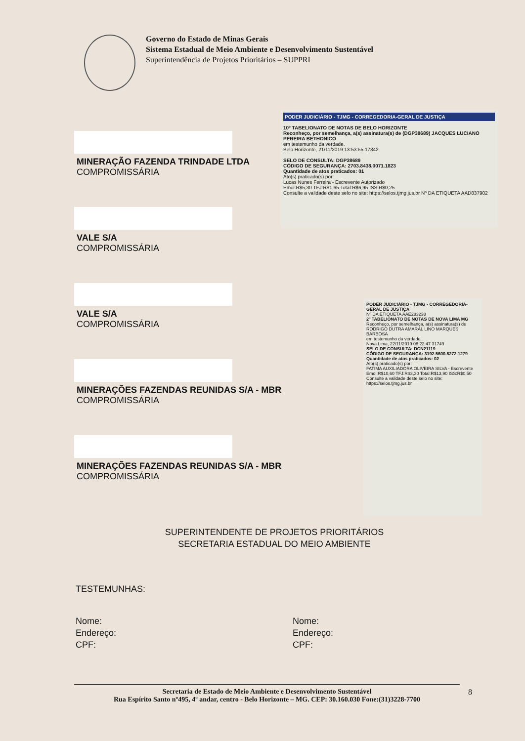Governo do Estado de Minas Gerais
Sistema Estadual de Meio Ambiente e Desenvolvimento Sustentável
Superintendência de Projetos Prioritários – SUPPRI
MINERAÇÃO FAZENDA TRINDADE LTDA
COMPROMISSÁRIA
VALE S/A
COMPROMISSÁRIA
VALE S/A
COMPROMISSÁRIA
MINERAÇÕES FAZENDAS REUNIDAS S/A - MBR
COMPROMISSÁRIA
MINERAÇÕES FAZENDAS REUNIDAS S/A - MBR
COMPROMISSÁRIA
PODER JUDICIÁRIO - TJMG - CORREGEDORIA-GERAL DE JUSTIÇA
10º TABELIONATO DE NOTAS DE BELO HORIZONTE
Reconheço, por semelhança, a(s) assinatura(s) de (DGP38689) JACQUES LUCIANO PEREIRA BETHONICO
em testemunho da verdade.
Belo Horizonte, 21/11/2019 13:53:55 17342
SELO DE CONSULTA: DGP38689
CÓDIGO DE SEGURANÇA: 2703.8438.0071.1823
Quantidade de atos praticados: 01
Ato(s) praticado(s) por:
Lucas Nunes Ferreira - Escrevente Autorizado
Emol:R$5,30 TFJ:R$1,65 Total:R$6,95 ISS:R$0,25
Consulte a validade deste selo no site: https://selos.tjmg.jus.br Nº DA ETIQUETA AAD837902
PODER JUDICIÁRIO - TJMG - CORREGEDORIA-GERAL DE JUSTIÇA
Nº DA ETIQUETA AAE283238
2º TABELIONATO DE NOTAS DE NOVA LIMA MG
Reconheço, por semelhança, a(s) assinatura(s) de RODRIGO DUTRA AMARAL LINO MARQUES BARBOSA
em testemunho da verdade.
Nova Lima, 22/11/2019 08:22:47 31749
SELO DE CONSULTA: DCN21119
CÓDIGO DE SEGURANÇA: 3192.5600.5272.1279
Quantidade de atos praticados: 02
Ato(s) praticado(s) por:
FATIMA AUXILIADORA OLIVEIRA SILVA - Escrevente
Emol:R$10,60 TFJ:R$3,30 Total:R$13,90 ISS:R$0,50
Consulte a validade deste selo no site: https://selos.tjmg.jus.br
SUPERINTENDENTE DE PROJETOS PRIORITÁRIOS
SECRETARIA ESTADUAL DO MEIO AMBIENTE
TESTEMUNHAS:
Nome:
Endereço:
CPF:
Nome:
Endereço:
CPF:
Secretaria de Estado de Meio Ambiente e Desenvolvimento Sustentável
Rua Espírito Santo nº495, 4º andar, centro - Belo Horizonte – MG. CEP: 30.160.030 Fone:(31)3228-7700
8